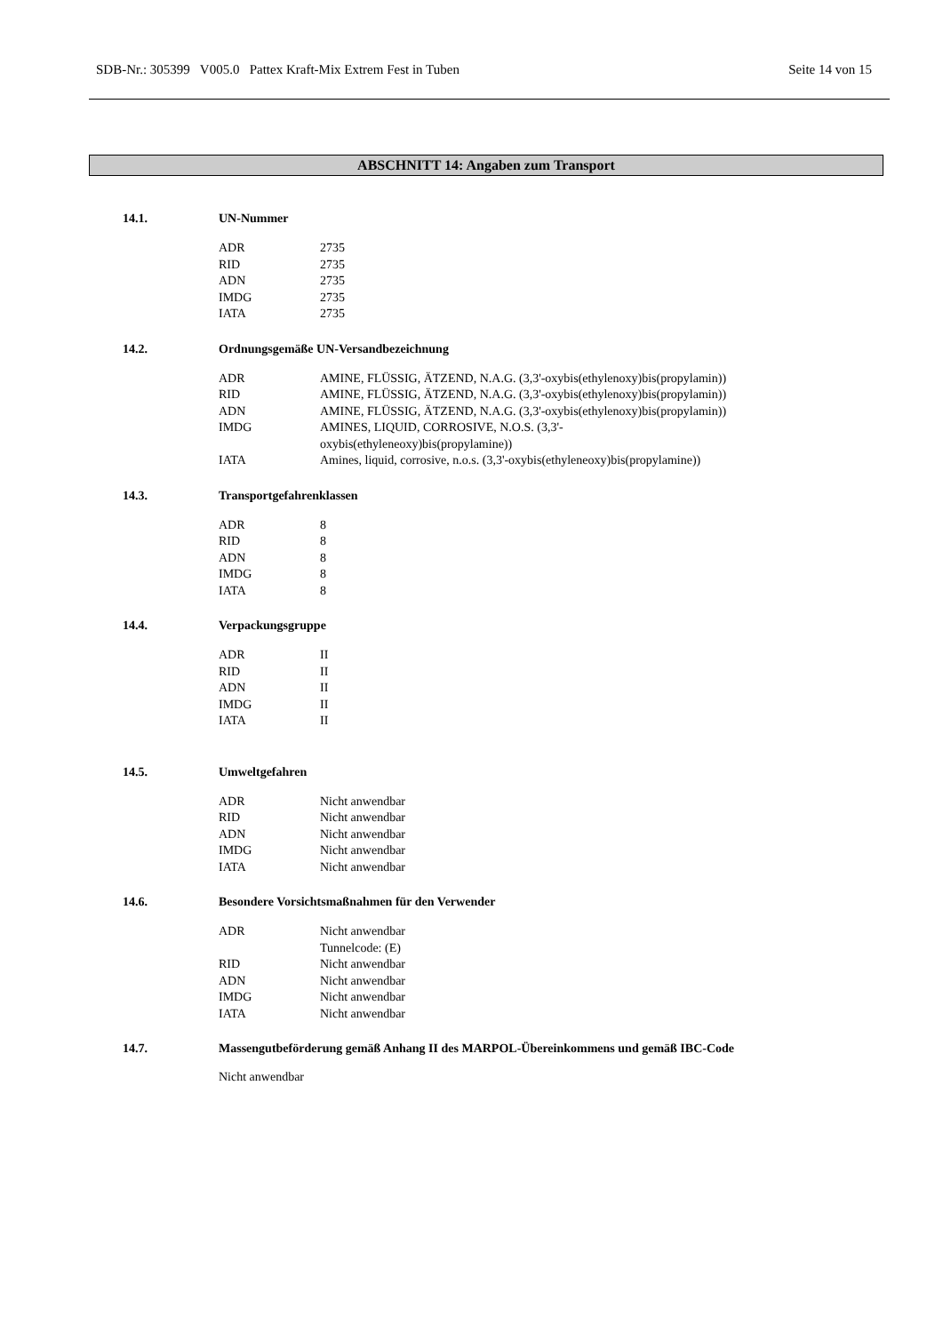SDB-Nr.: 305399 V005.0 Pattex Kraft-Mix Extrem Fest in Tuben Seite 14 von 15
ABSCHNITT 14: Angaben zum Transport
14.1. UN-Nummer
| ADR | 2735 |
| RID | 2735 |
| ADN | 2735 |
| IMDG | 2735 |
| IATA | 2735 |
14.2. Ordnungsgemäße UN-Versandbezeichnung
| ADR | AMINE, FLÜSSIG, ÄTZEND, N.A.G. (3,3'-oxybis(ethylenoxy)bis(propylamin)) |
| RID | AMINE, FLÜSSIG, ÄTZEND, N.A.G. (3,3'-oxybis(ethylenoxy)bis(propylamin)) |
| ADN | AMINE, FLÜSSIG, ÄTZEND, N.A.G. (3,3'-oxybis(ethylenoxy)bis(propylamin)) |
| IMDG | AMINES, LIQUID, CORROSIVE, N.O.S. (3,3'- oxybis(ethyleneoxy)bis(propylamine)) |
| IATA | Amines, liquid, corrosive, n.o.s. (3,3'-oxybis(ethyleneoxy)bis(propylamine)) |
14.3. Transportgefahrenklassen
| ADR | 8 |
| RID | 8 |
| ADN | 8 |
| IMDG | 8 |
| IATA | 8 |
14.4. Verpackungsgruppe
| ADR | II |
| RID | II |
| ADN | II |
| IMDG | II |
| IATA | II |
14.5. Umweltgefahren
| ADR | Nicht anwendbar |
| RID | Nicht anwendbar |
| ADN | Nicht anwendbar |
| IMDG | Nicht anwendbar |
| IATA | Nicht anwendbar |
14.6. Besondere Vorsichtsmaßnahmen für den Verwender
| ADR | Nicht anwendbar Tunnelcode: (E) |
| RID | Nicht anwendbar |
| ADN | Nicht anwendbar |
| IMDG | Nicht anwendbar |
| IATA | Nicht anwendbar |
14.7. Massengutbeförderung gemäß Anhang II des MARPOL-Übereinkommens und gemäß IBC-Code
Nicht anwendbar